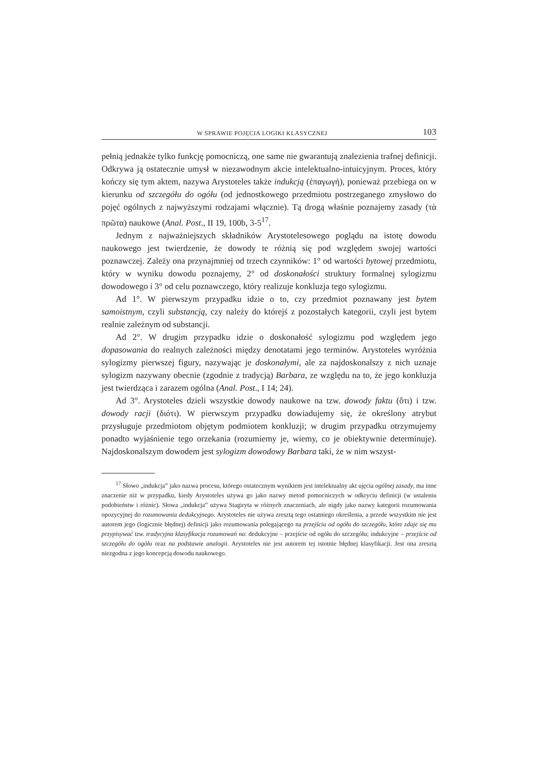W SPRAWIE POJĘCIA LOGIKI KLASYCZNEJ 103
pełnią jednakże tylko funkcję pomocniczą, one same nie gwarantują znalezienia trafnej definicji. Odkrywa ją ostatecznie umysł w niezawodnym akcie intelektualno-intuicyjnym. Proces, który kończy się tym aktem, nazywa Arystoteles także indukcją (ἐπαγωγή), ponieważ przebiega on w kierunku od szczegółu do ogółu (od jednostkowego przedmiotu postrzeganego zmysłowo do pojęć ogólnych z najwyższymi rodzajami włącznie). Tą drogą właśnie poznajemy zasady (τὰ πρῶτα) naukowe (Anal. Post., II 19, 100b, 3-5<sup>17</sup>.
Jednym z najważniejszych składników Arystotelesowego poglądu na istotę dowodu naukowego jest twierdzenie, że dowody te różnią się pod względem swojej wartości poznawczej. Zależy ona przynajmniej od trzech czynników: 1° od wartości bytowej przedmiotu, który w wyniku dowodu poznajemy, 2° od doskonałości struktury formalnej sylogizmu dowodowego i 3° od celu poznawczego, który realizuje konkluzja tego sylogizmu.
Ad 1°. W pierwszym przypadku idzie o to, czy przedmiot poznawany jest bytem samoistnym, czyli substancją, czy należy do którejś z pozostałych kategorii, czyli jest bytem realnie zależnym od substancji.
Ad 2°. W drugim przypadku idzie o doskonałość sylogizmu pod względem jego dopasowania do realnych zależności między denotatami jego terminów. Arystoteles wyróżnia sylogizmy pierwszej figury, nazywając je doskonałymi, ale za najdoskonalszy z nich uznaje sylogizm nazywany obecnie (zgodnie z tradycją) Barbara, ze względu na to, że jego konkluzja jest twierdząca i zarazem ogólna (Anal. Post., I 14; 24).
Ad 3°. Arystoteles dzieli wszystkie dowody naukowe na tzw. dowody faktu (ὅτι) i tzw. dowody racji (διότι). W pierwszym przypadku dowiadujemy się, że określony atrybut przysługuje przedmiotom objętym podmiotem konkluzji; w drugim przypadku otrzymujemy ponadto wyjaśnienie tego orzekania (rozumiemy je, wiemy, co je obiektywnie determinuje). Najdoskonalszym dowodem jest sylogizm dowodowy Barbara taki, że w nim wszyst-
<sup>17</sup> Słowo „indukcja” jako nazwa procesu, którego ostatecznym wynikiem jest intelektualny akt ujęcia ogólnej zasady, ma inne znaczenie niż w przypadku, kiedy Arystoteles używa go jako nazwy metod pomocniczych w odkryciu definicji (w ustaleniu podobieństw i różnic). Słowa „indukcja” używa Stagiryta w różnych znaczeniach, ale nigdy jako nazwy kategorii rozumowania opozycyjnej do rozumowania dedukcyjnego. Arystoteles nie używa zresztą tego ostatniego określenia, a przede wszystkim nie jest autorem jego (logicznie błędnej) definicji jako rozumowania polegającego na przejściu od ogółu do szczegółu, które zdaje się mu przypisywać tzw. tradycyjna klasyfikacja rozumowań na: dedukcyjne – przejście od ogółu do szczegółu; indukcyjne – przejście od szczegółu do ogółu oraz na podstawie analogii. Arystoteles nie jest autorem tej istotnie błędnej klasyfikacji. Jest ona zresztą niezgodna z jego koncepcją dowodu naukowego.